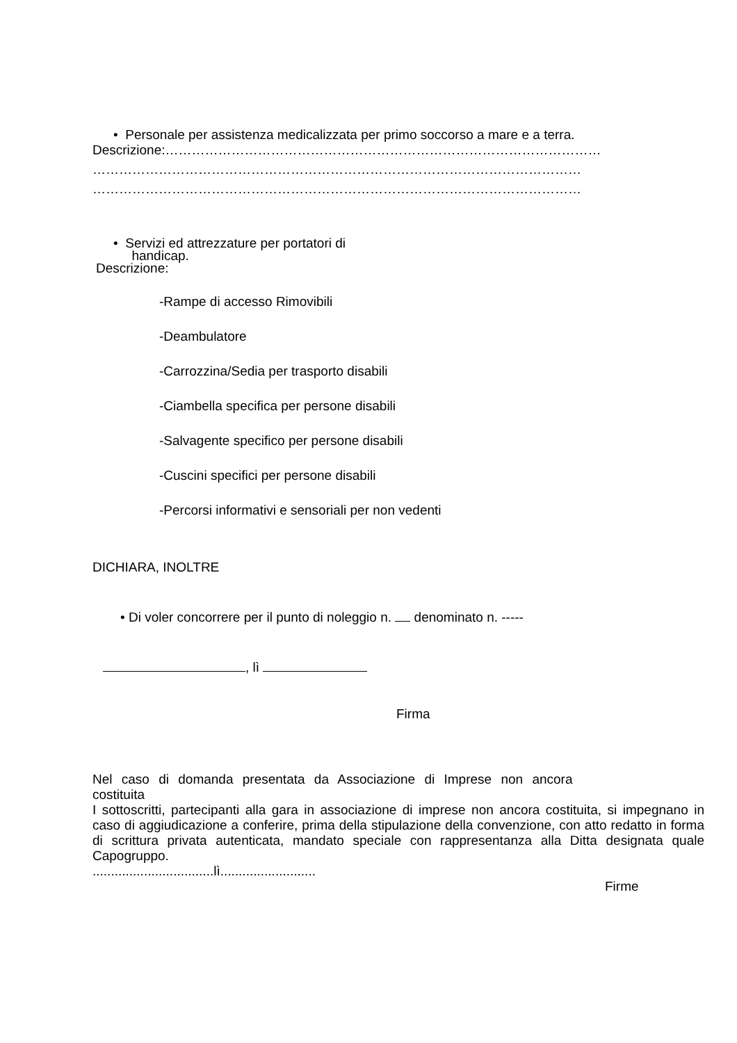• Personale per assistenza medicalizzata per primo soccorso a mare e a terra.
Descrizione:………………………………………………………………………………………
…………………………………………………………………………………………………
…………………………………………………………………………………………………
• Servizi ed attrezzature per portatori di
handicap.
Descrizione:
-Rampe di accesso Rimovibili
-Deambulatore
-Carrozzina/Sedia per trasporto disabili
-Ciambella specifica per persone disabili
-Salvagente specifico per persone disabili
-Cuscini specifici per persone disabili
-Percorsi informativi e sensoriali per non vedenti
DICHIARA, INOLTRE
• Di voler concorrere per il punto di noleggio n. denominato n. -----
, lì
Firma
Nel caso di domanda presentata da Associazione di Imprese non ancora
costituita
I sottoscritti, partecipanti alla gara in associazione di imprese non ancora costituita, si impegnano in caso di aggiudicazione a conferire, prima della stipulazione della convenzione, con atto redatto in forma di scrittura privata autenticata, mandato speciale con rappresentanza alla Ditta designata quale Capogruppo.
.................................lì..........................
Firme